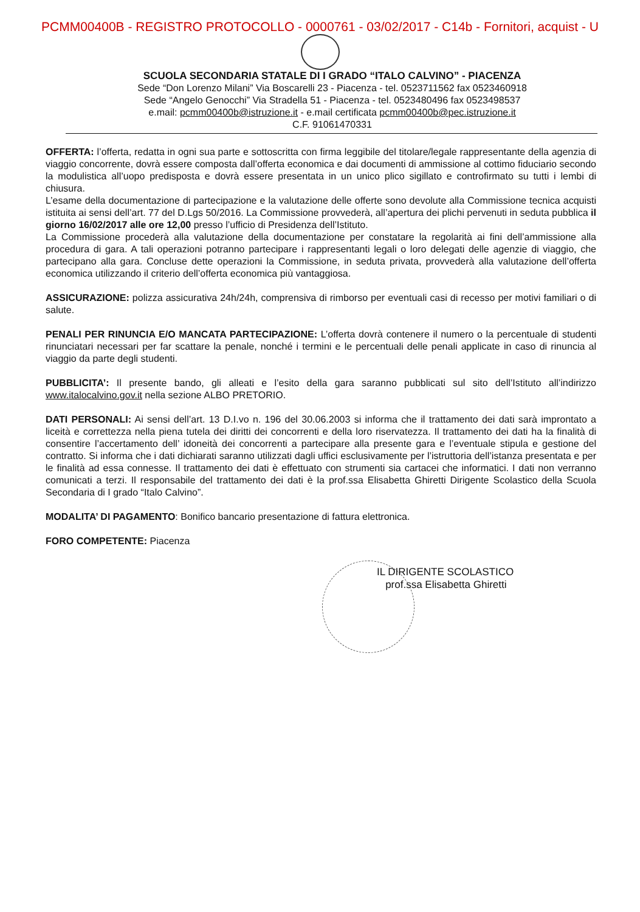PCMM00400B - REGISTRO PROTOCOLLO - 0000761 - 03/02/2017 - C14b - Fornitori, acquist - U
SCUOLA SECONDARIA STATALE DI I GRADO “ITALO CALVINO” - PIACENZA
Sede “Don Lorenzo Milani” Via Boscarelli 23 - Piacenza - tel. 0523711562 fax 0523460918
Sede “Angelo Genocchi” Via Stradella 51 - Piacenza - tel. 0523480496 fax 0523498537
e.mail: pcmm00400b@istruzione.it - e.mail certificata pcmm00400b@pec.istruzione.it
C.F. 91061470331
OFFERTA: l’offerta, redatta in ogni sua parte e sottoscritta con firma leggibile del titolare/legale rappresentante della agenzia di viaggio concorrente, dovrà essere composta dall’offerta economica e dai documenti di ammissione al cottimo fiduciario secondo la modulistica all’uopo predisposta e dovrà essere presentata in un unico plico sigillato e controfirmato su tutti i lembi di chiusura.
L’esame della documentazione di partecipazione e la valutazione delle offerte sono devolute alla Commissione tecnica acquisti istituita ai sensi dell’art. 77 del D.Lgs 50/2016. La Commissione provvederà, all’apertura dei plichi pervenuti in seduta pubblica il giorno 16/02/2017 alle ore 12,00 presso l’ufficio di Presidenza dell’Istituto.
La Commissione procederà alla valutazione della documentazione per constatare la regolarità ai fini dell’ammissione alla procedura di gara. A tali operazioni potranno partecipare i rappresentanti legali o loro delegati delle agenzie di viaggio, che partecipano alla gara. Concluse dette operazioni la Commissione, in seduta privata, provvederà alla valutazione dell’offerta economica utilizzando il criterio dell’offerta economica più vantaggiosa.
ASSICURAZIONE: polizza assicurativa 24h/24h, comprensiva di rimborso per eventuali casi di recesso per motivi familiari o di salute.
PENALI PER RINUNCIA E/O MANCATA PARTECIPAZIONE: L’offerta dovrà contenere il numero o la percentuale di studenti rinunciatari necessari per far scattare la penale, nonché i termini e le percentuali delle penali applicate in caso di rinuncia al viaggio da parte degli studenti.
PUBBLICITA’: Il presente bando, gli alleati e l’esito della gara saranno pubblicati sul sito dell’Istituto all’indirizzo www.italocalvino.gov.it nella sezione ALBO PRETORIO.
DATI PERSONALI: Ai sensi dell’art. 13 D.I.vo n. 196 del 30.06.2003 si informa che il trattamento dei dati sarà improntato a liceità e correttezza nella piena tutela dei diritti dei concorrenti e della loro riservatezza. Il trattamento dei dati ha la finalità di consentire l’accertamento dell’ idoneità dei concorrenti a partecipare alla presente gara e l’eventuale stipula e gestione del contratto. Si informa che i dati dichiarati saranno utilizzati dagli uffici esclusivamente per l’istruttoria dell’istanza presentata e per le finalità ad essa connesse. Il trattamento dei dati è effettuato con strumenti sia cartacei che informatici. I dati non verranno comunicati a terzi. Il responsabile del trattamento dei dati è la prof.ssa Elisabetta Ghiretti Dirigente Scolastico della Scuola Secondaria di I grado “Italo Calvino”.
MODALITA’ DI PAGAMENTO: Bonifico bancario presentazione di fattura elettronica.
FORO COMPETENTE: Piacenza
IL DIRIGENTE SCOLASTICO
prof.ssa Elisabetta Ghiretti